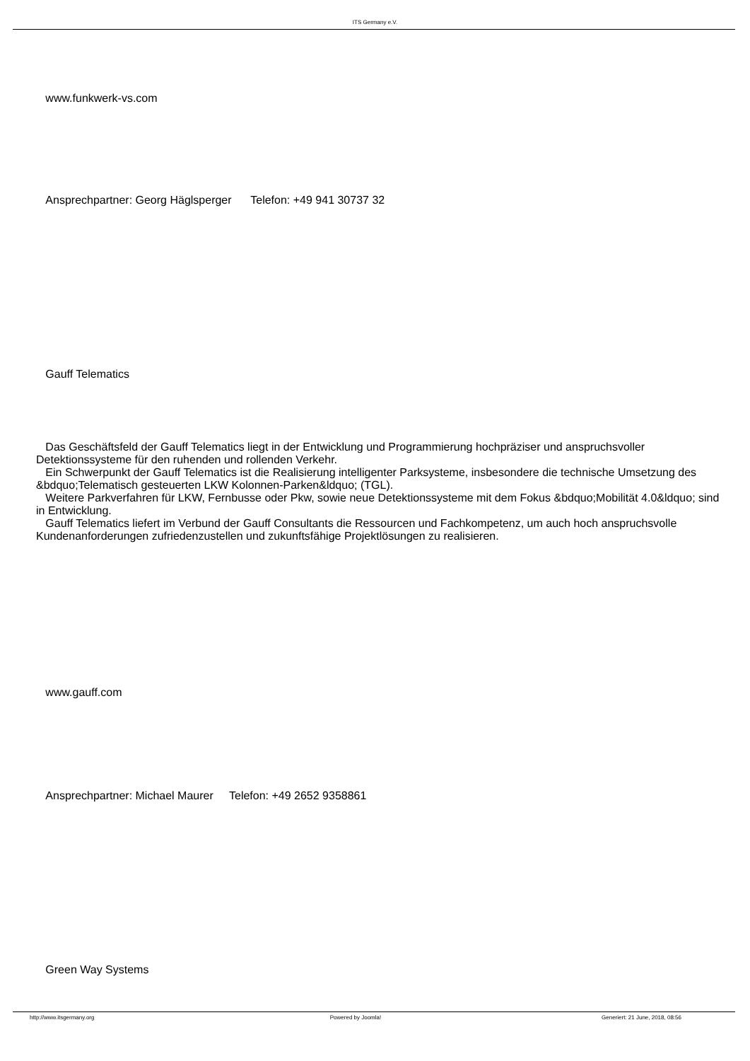ITS Germany e.V.
www.funkwerk-vs.com
Ansprechpartner: Georg Häglsperger Telefon: +49 941 30737 32
Gauff Telematics
Das Geschäftsfeld der Gauff Telematics liegt in der Entwicklung und Programmierung hochpräziser und anspruchsvoller Detektionssysteme für den ruhenden und rollenden Verkehr.
Ein Schwerpunkt der Gauff Telematics ist die Realisierung intelligenter Parksysteme, insbesondere die technische Umsetzung des &bdquo;Telematisch gesteuerten LKW Kolonnen-Parken&ldquo; (TGL).
Weitere Parkverfahren für LKW, Fernbusse oder Pkw, sowie neue Detektionssysteme mit dem Fokus &bdquo;Mobilität 4.0&ldquo; sind in Entwicklung.
Gauff Telematics liefert im Verbund der Gauff Consultants die Ressourcen und Fachkompetenz, um auch hoch anspruchsvolle Kundenanforderungen zufriedenzustellen und zukunftsfähige Projektlösungen zu realisieren.
www.gauff.com
Ansprechpartner: Michael Maurer Telefon: +49 2652 9358861
Green Way Systems
http://www.itsgermany.org Powered by Joomla! Generiert: 21 June, 2018, 08:56